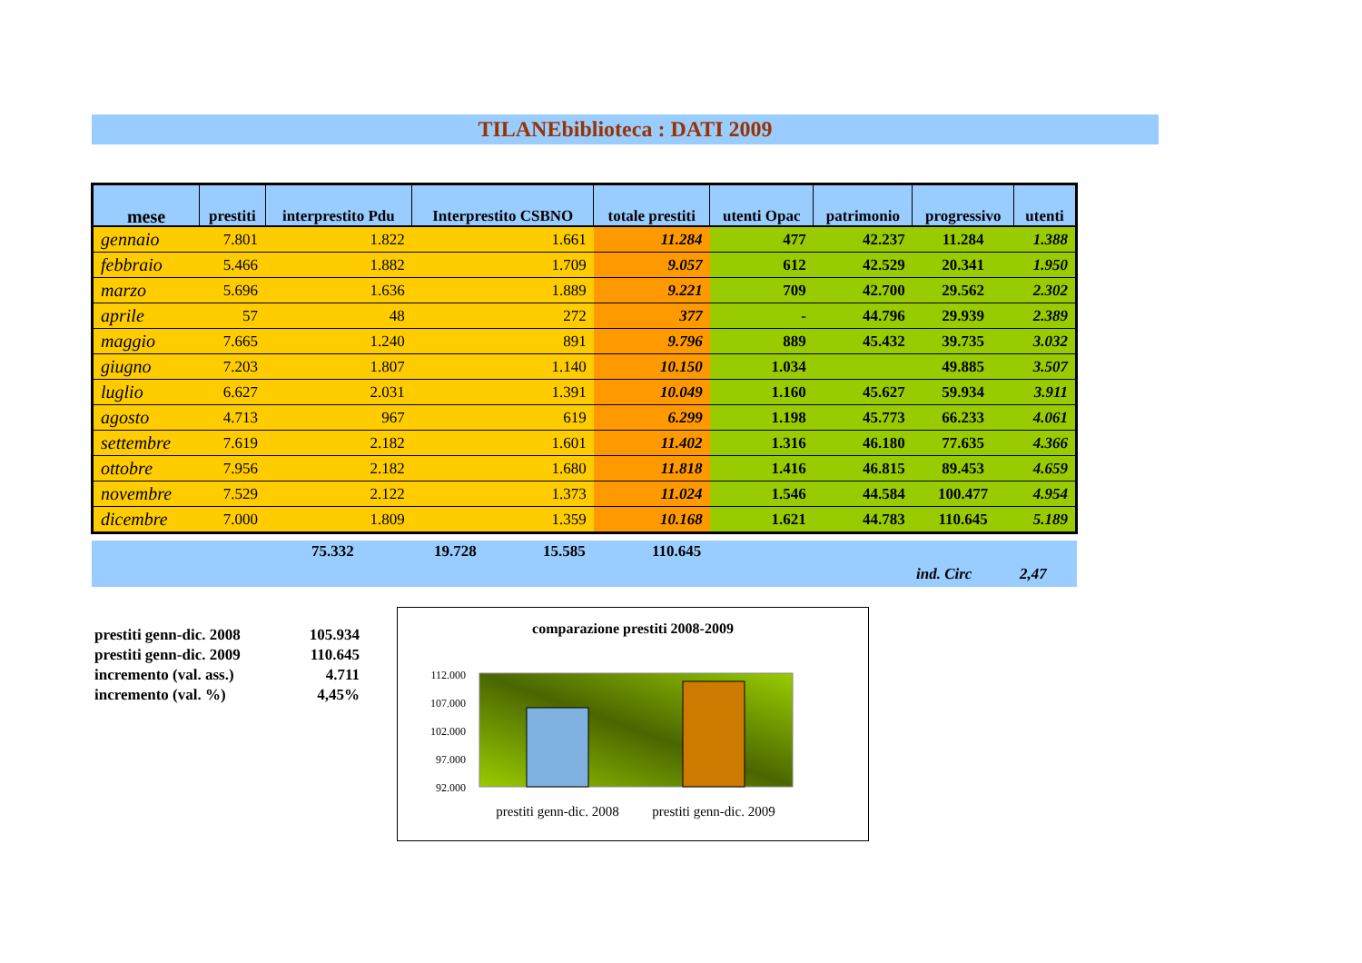TILANEbiblioteca : DATI 2009
| mese | prestiti | interprestito Pdu | Interprestito CSBNO | totale prestiti | utenti Opac | patrimonio | progressivo | utenti |
| --- | --- | --- | --- | --- | --- | --- | --- | --- |
| gennaio | 7.801 | 1.822 | 1.661 | 11.284 | 477 | 42.237 | 11.284 | 1.388 |
| febbraio | 5.466 | 1.882 | 1.709 | 9.057 | 612 | 42.529 | 20.341 | 1.950 |
| marzo | 5.696 | 1.636 | 1.889 | 9.221 | 709 | 42.700 | 29.562 | 2.302 |
| aprile | 57 | 48 | 272 | 377 | - | 44.796 | 29.939 | 2.389 |
| maggio | 7.665 | 1.240 | 891 | 9.796 | 889 | 45.432 | 39.735 | 3.032 |
| giugno | 7.203 | 1.807 | 1.140 | 10.150 | 1.034 | | 49.885 | 3.507 |
| luglio | 6.627 | 2.031 | 1.391 | 10.049 | 1.160 | 45.627 | 59.934 | 3.911 |
| agosto | 4.713 | 967 | 619 | 6.299 | 1.198 | 45.773 | 66.233 | 4.061 |
| settembre | 7.619 | 2.182 | 1.601 | 11.402 | 1.316 | 46.180 | 77.635 | 4.366 |
| ottobre | 7.956 | 2.182 | 1.680 | 11.818 | 1.416 | 46.815 | 89.453 | 4.659 |
| novembre | 7.529 | 2.122 | 1.373 | 11.024 | 1.546 | 44.584 | 100.477 | 4.954 |
| dicembre | 7.000 | 1.809 | 1.359 | 10.168 | 1.621 | 44.783 | 110.645 | 5.189 |
75.332 19.728 15.585 110.645
ind. Circ 2,47
| prestiti genn-dic. 2008 | 105.934 |
| prestiti genn-dic. 2009 | 110.645 |
| incremento (val. ass.) | 4.711 |
| incremento (val. %) | 4,45% |
comparazione prestiti 2008-2009
112.000
107.000
102.000
97.000
92.000
prestiti genn-dic. 2008
prestiti genn-dic. 2009